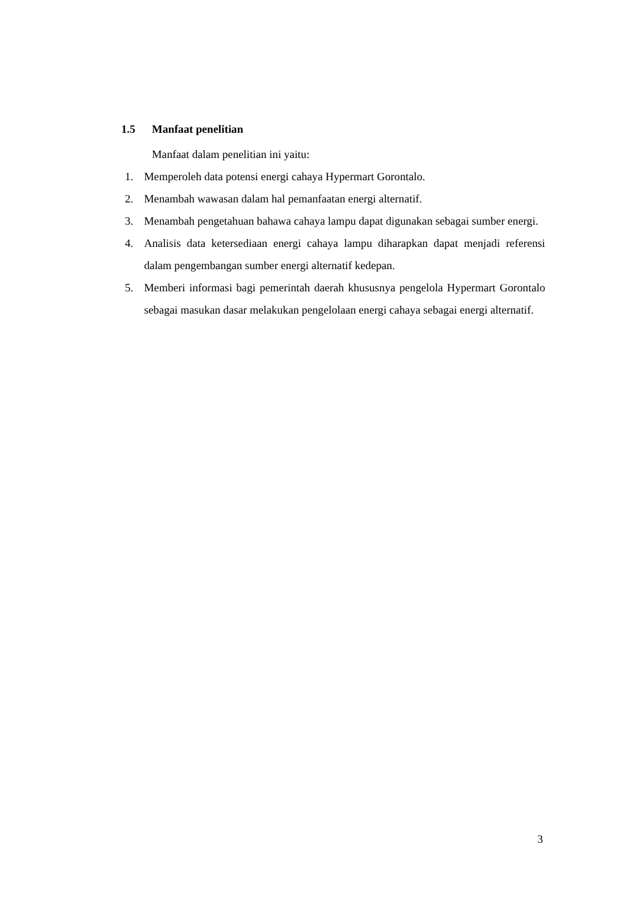1.5 Manfaat penelitian
Manfaat dalam penelitian ini yaitu:
1. Memperoleh data potensi energi cahaya Hypermart Gorontalo.
2. Menambah wawasan dalam hal pemanfaatan energi alternatif.
3. Menambah pengetahuan bahawa cahaya lampu dapat digunakan sebagai sumber energi.
4. Analisis data ketersediaan energi cahaya lampu diharapkan dapat menjadi referensi dalam pengembangan sumber energi alternatif kedepan.
5. Memberi informasi bagi pemerintah daerah khususnya pengelola Hypermart Gorontalo sebagai masukan dasar melakukan pengelolaan energi cahaya sebagai energi alternatif.
3